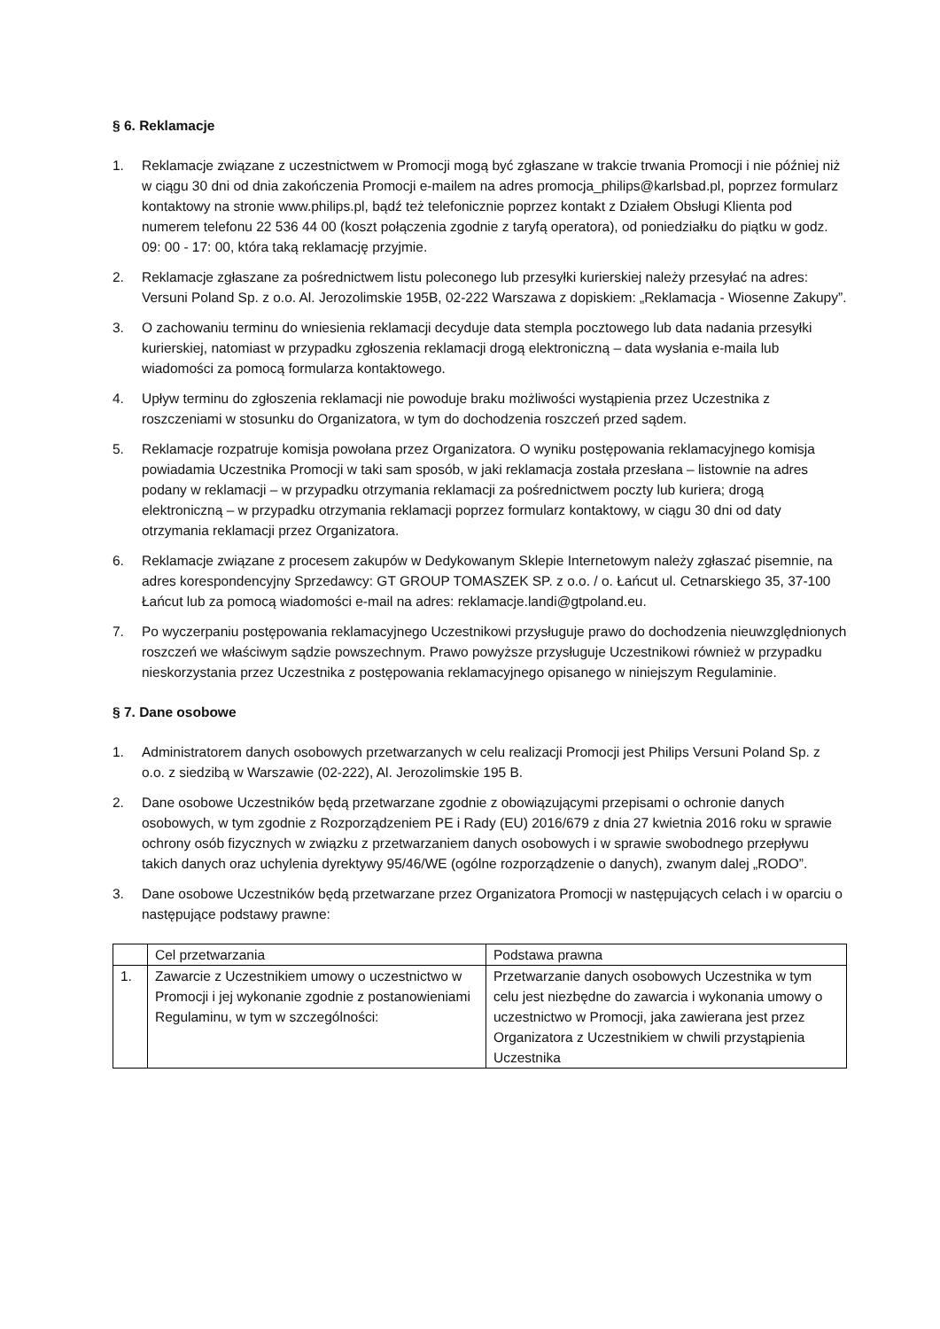§ 6. Reklamacje
1. Reklamacje związane z uczestnictwem w Promocji mogą być zgłaszane w trakcie trwania Promocji i nie później niż w ciągu 30 dni od dnia zakończenia Promocji e-mailem na adres promocja_philips@karlsbad.pl, poprzez formularz kontaktowy na stronie www.philips.pl, bądź też telefonicznie poprzez kontakt z Działem Obsługi Klienta pod numerem telefonu 22 536 44 00 (koszt połączenia zgodnie z taryfą operatora), od poniedziałku do piątku w godz. 09: 00 - 17: 00, która taką reklamację przyjmie.
2. Reklamacje zgłaszane za pośrednictwem listu poleconego lub przesyłki kurierskiej należy przesyłać na adres: Versuni Poland Sp. z o.o. Al. Jerozolimskie 195B, 02-222 Warszawa z dopiskiem: „Reklamacja - Wiosenne Zakupy”.
3. O zachowaniu terminu do wniesienia reklamacji decyduje data stempla pocztowego lub data nadania przesyłki kurierskiej, natomiast w przypadku zgłoszenia reklamacji drogą elektroniczną – data wysłania e-maila lub wiadomości za pomocą formularza kontaktowego.
4. Upływ terminu do zgłoszenia reklamacji nie powoduje braku możliwości wystąpienia przez Uczestnika z roszczeniami w stosunku do Organizatora, w tym do dochodzenia roszczeń przed sądem.
5. Reklamacje rozpatruje komisja powołana przez Organizatora. O wyniku postępowania reklamacyjnego komisja powiadamia Uczestnika Promocji w taki sam sposób, w jaki reklamacja została przesłana – listownie na adres podany w reklamacji – w przypadku otrzymania reklamacji za pośrednictwem poczty lub kuriera; drogą elektroniczną – w przypadku otrzymania reklamacji poprzez formularz kontaktowy, w ciągu 30 dni od daty otrzymania reklamacji przez Organizatora.
6. Reklamacje związane z procesem zakupów w Dedykowanym Sklepie Internetowym należy zgłaszać pisemnie, na adres korespondencyjny Sprzedawcy: GT GROUP TOMASZEK SP. z o.o. / o. Łańcut ul. Cetnarskiego 35, 37-100 Łańcut lub za pomocą wiadomości e-mail na adres: reklamacje.landi@gtpoland.eu.
7. Po wyczerpaniu postępowania reklamacyjnego Uczestnikowi przysługuje prawo do dochodzenia nieuwzględnionych roszczeń we właściwym sądzie powszechnym. Prawo powyższe przysługuje Uczestnikowi również w przypadku nieskorzystania przez Uczestnika z postępowania reklamacyjnego opisanego w niniejszym Regulaminie.
§ 7. Dane osobowe
1. Administratorem danych osobowych przetwarzanych w celu realizacji Promocji jest Philips Versuni Poland Sp. z o.o. z siedzibą w Warszawie (02-222), Al. Jerozolimskie 195 B.
2. Dane osobowe Uczestników będą przetwarzane zgodnie z obowiązującymi przepisami o ochronie danych osobowych, w tym zgodnie z Rozporządzeniem PE i Rady (EU) 2016/679 z dnia 27 kwietnia 2016 roku w sprawie ochrony osób fizycznych w związku z przetwarzaniem danych osobowych i w sprawie swobodnego przepływu takich danych oraz uchylenia dyrektywy 95/46/WE (ogólne rozporządzenie o danych), zwanym dalej „RODO”.
3. Dane osobowe Uczestników będą przetwarzane przez Organizatora Promocji w następujących celach i w oparciu o następujące podstawy prawne:
| | Cel przetwarzania | Podstawa prawna |
| 1. | Zawarcie z Uczestnikiem umowy o uczestnictwo w Promocji i jej wykonanie zgodnie z postanowieniami Regulaminu, w tym w szczególności: | Przetwarzanie danych osobowych Uczestnika w tym celu jest niezbędne do zawarcia i wykonania umowy o uczestnictwo w Promocji, jaka zawierana jest przez Organizatora z Uczestnikiem w chwili przystąpienia Uczestnika |